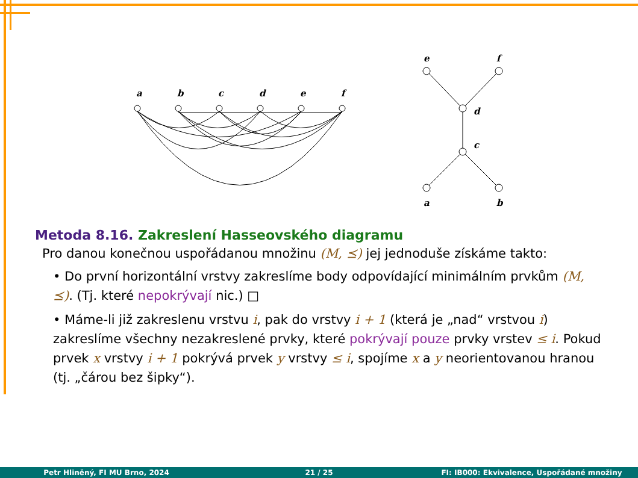a
b
c
d
e
f
e
f
d
c
a
b
Metoda 8.16. Zakreslení Hasseovského diagramu
Pro danou konečnou uspořádanou množinu (M, ⪯) jej jednoduše získáme takto:
• Do první horizontální vrstvy zakreslíme body odpovídající minimálním prvkům (M, ⪯). (Tj. které nepokrývají nic.) □
• Máme-li již zakreslenu vrstvu i, pak do vrstvy i + 1 (která je „nad“ vrstvou i) zakreslíme všechny nezakreslené prvky, které pokrývají pouze prvky vrstev ≤ i. Pokud prvek x vrstvy i + 1 pokrývá prvek y vrstvy ≤ i, spojíme x a y neorientovanou hranou (tj. „čárou bez šipky“).
Petr Hliněný, FI MU Brno, 2024 21 / 25 FI: IB000: Ekvivalence, Uspořádané množiny